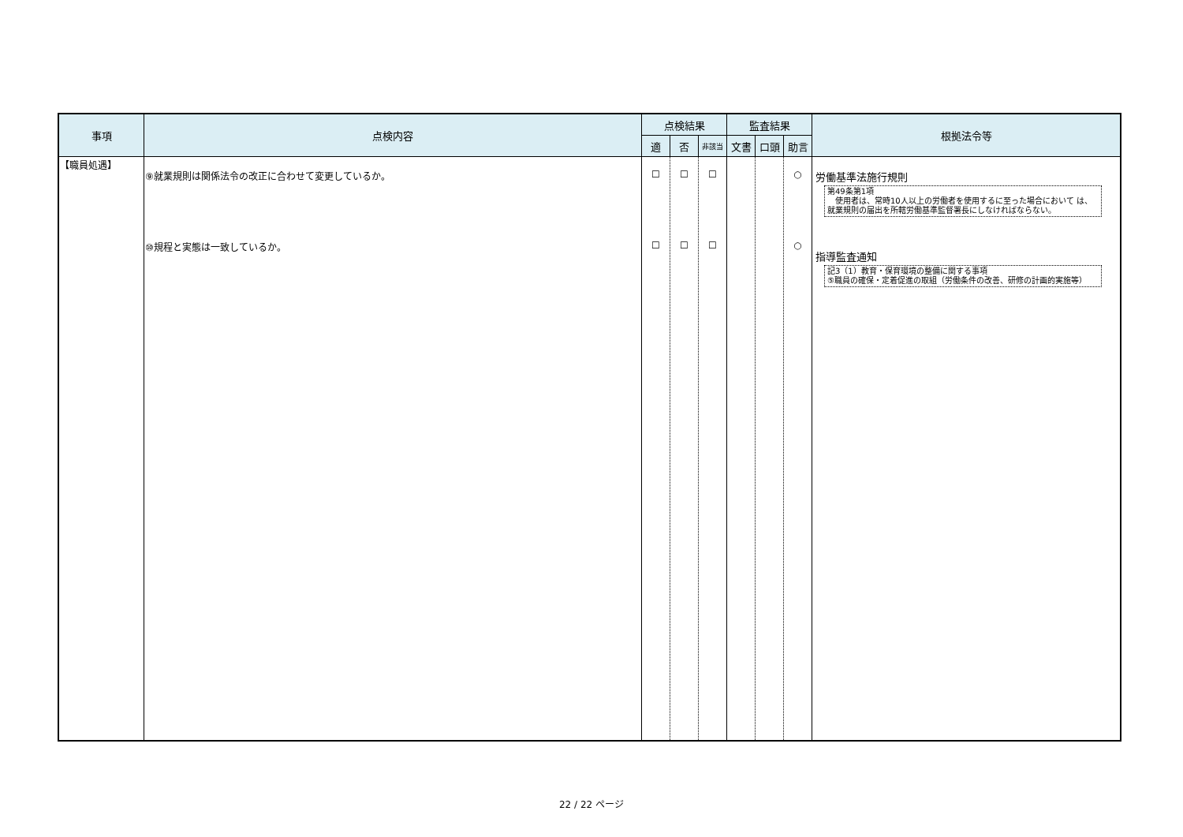| 事項 | 点検内容 | 点検結果 | | | 監査結果 | | | 根拠法令等 |
| --- | --- | --- | --- | --- | --- | --- | --- | --- |
| | | 適 | 否 | 非該当 | 文書 | 口頭 | 助言 | |
| 【職員処遇】 | ⑨就業規則は関係法令の改正に合わせて変更しているか。 ⑩規程と実態は一致しているか。 | ☐ ☐ | ☐ ☐ | ☐ ☐ | | | ○ ○ | 労働基準法施行規則 第49条第1項 使用者は、常時10人以上の労働者を使用するに至った場合において は、就業規則の届出を所轄労働基準監督署長にしなければならない。 指導監査通知 記3（1）教育・保育環境の整備に関する事項 ⑤職員の確保・定着促進の取組（労働条件の改善、研修の計画的実施等） |
22 / 22 ページ